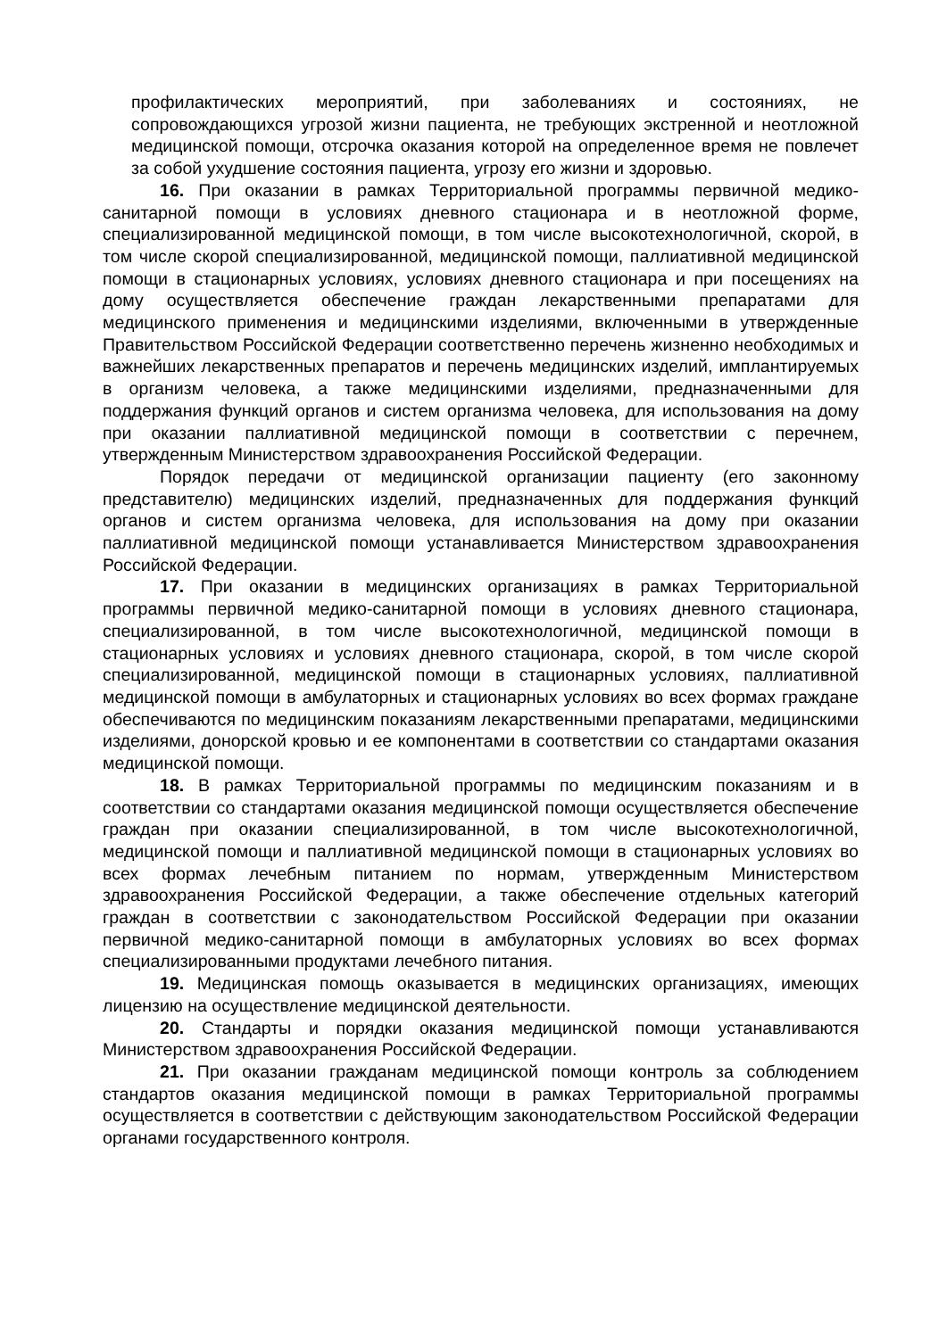профилактических мероприятий, при заболеваниях и состояниях, не сопровождающихся угрозой жизни пациента, не требующих экстренной и неотложной медицинской помощи, отсрочка оказания которой на определенное время не повлечет за собой ухудшение состояния пациента, угрозу его жизни и здоровью.
16. При оказании в рамках Территориальной программы первичной медико-санитарной помощи в условиях дневного стационара и в неотложной форме, специализированной медицинской помощи, в том числе высокотехнологичной, скорой, в том числе скорой специализированной, медицинской помощи, паллиативной медицинской помощи в стационарных условиях, условиях дневного стационара и при посещениях на дому осуществляется обеспечение граждан лекарственными препаратами для медицинского применения и медицинскими изделиями, включенными в утвержденные Правительством Российской Федерации соответственно перечень жизненно необходимых и важнейших лекарственных препаратов и перечень медицинских изделий, имплантируемых в организм человека, а также медицинскими изделиями, предназначенными для поддержания функций органов и систем организма человека, для использования на дому при оказании паллиативной медицинской помощи в соответствии с перечнем, утвержденным Министерством здравоохранения Российской Федерации.
Порядок передачи от медицинской организации пациенту (его законному представителю) медицинских изделий, предназначенных для поддержания функций органов и систем организма человека, для использования на дому при оказании паллиативной медицинской помощи устанавливается Министерством здравоохранения Российской Федерации.
17. При оказании в медицинских организациях в рамках Территориальной программы первичной медико-санитарной помощи в условиях дневного стационара, специализированной, в том числе высокотехнологичной, медицинской помощи в стационарных условиях и условиях дневного стационара, скорой, в том числе скорой специализированной, медицинской помощи в стационарных условиях, паллиативной медицинской помощи в амбулаторных и стационарных условиях во всех формах граждане обеспечиваются по медицинским показаниям лекарственными препаратами, медицинскими изделиями, донорской кровью и ее компонентами в соответствии со стандартами оказания медицинской помощи.
18. В рамках Территориальной программы по медицинским показаниям и в соответствии со стандартами оказания медицинской помощи осуществляется обеспечение граждан при оказании специализированной, в том числе высокотехнологичной, медицинской помощи и паллиативной медицинской помощи в стационарных условиях во всех формах лечебным питанием по нормам, утвержденным Министерством здравоохранения Российской Федерации, а также обеспечение отдельных категорий граждан в соответствии с законодательством Российской Федерации при оказании первичной медико-санитарной помощи в амбулаторных условиях во всех формах специализированными продуктами лечебного питания.
19. Медицинская помощь оказывается в медицинских организациях, имеющих лицензию на осуществление медицинской деятельности.
20. Стандарты и порядки оказания медицинской помощи устанавливаются Министерством здравоохранения Российской Федерации.
21. При оказании гражданам медицинской помощи контроль за соблюдением стандартов оказания медицинской помощи в рамках Территориальной программы осуществляется в соответствии с действующим законодательством Российской Федерации органами государственного контроля.